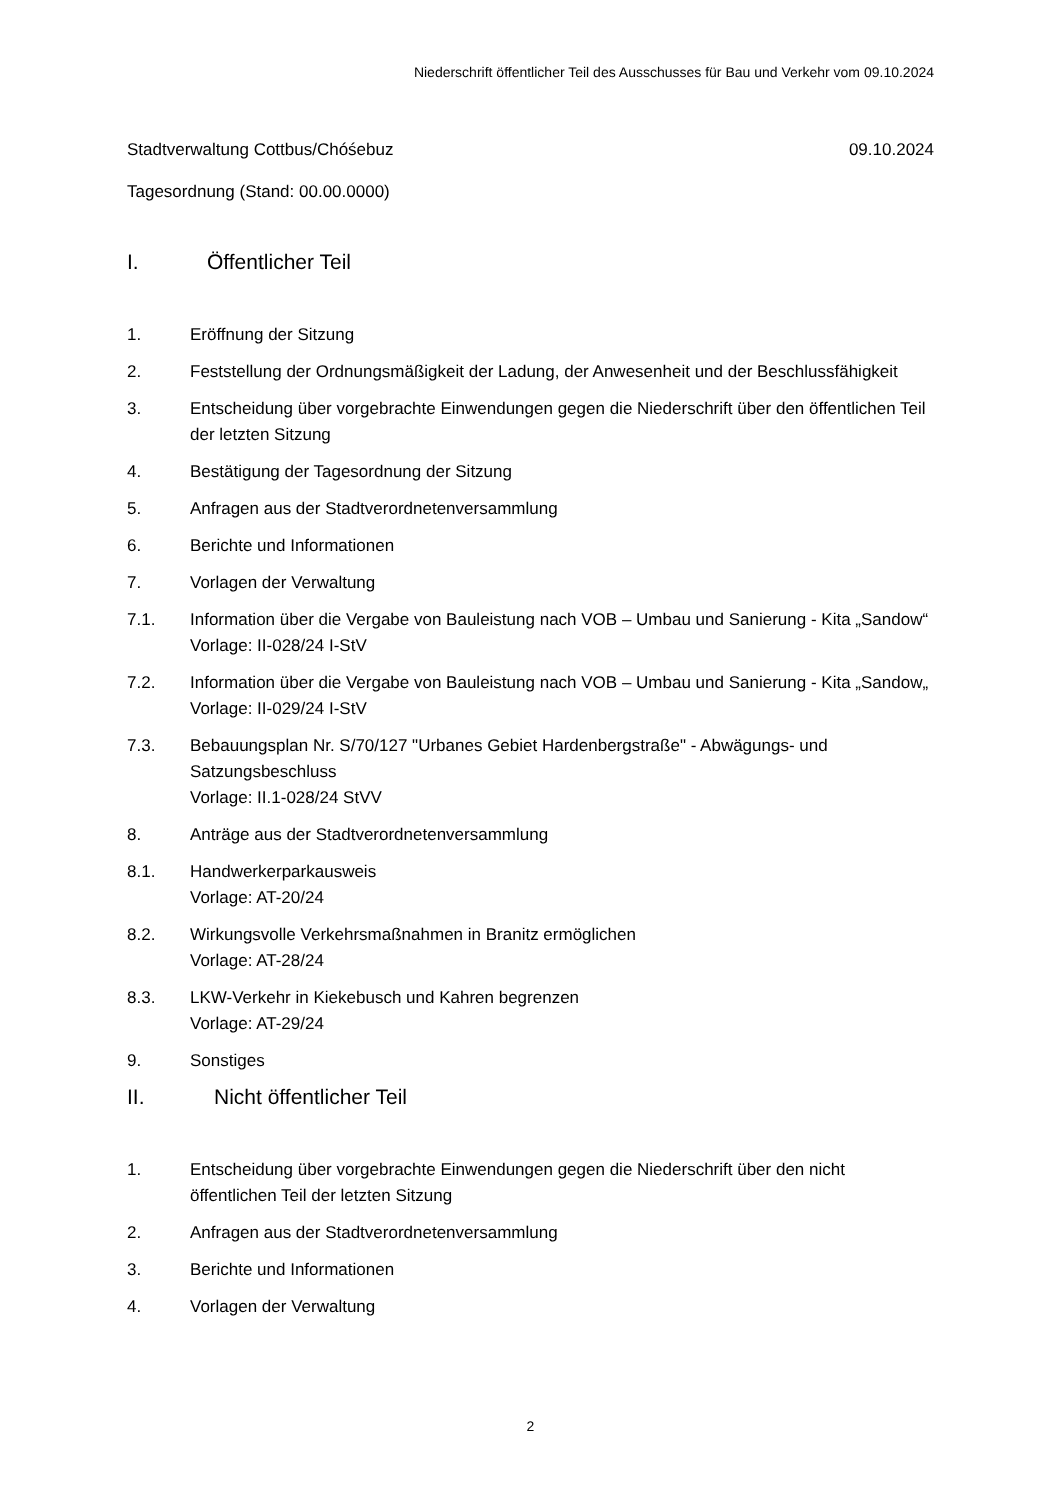Niederschrift öffentlicher Teil des Ausschusses für Bau und Verkehr vom 09.10.2024
Stadtverwaltung Cottbus/Chóśebuz
09.10.2024
Tagesordnung (Stand: 00.00.0000)
I. Öffentlicher Teil
1. Eröffnung der Sitzung
2. Feststellung der Ordnungsmäßigkeit der Ladung, der Anwesenheit und der Beschlussfähigkeit
3. Entscheidung über vorgebrachte Einwendungen gegen die Niederschrift über den öffentlichen Teil der letzten Sitzung
4. Bestätigung der Tagesordnung der Sitzung
5. Anfragen aus der Stadtverordnetenversammlung
6. Berichte und Informationen
7. Vorlagen der Verwaltung
7.1. Information über die Vergabe von Bauleistung nach VOB – Umbau und Sanierung - Kita „Sandow“
Vorlage: II-028/24 I-StV
7.2. Information über die Vergabe von Bauleistung nach VOB – Umbau und Sanierung - Kita „Sandow„
Vorlage: II-029/24 I-StV
7.3. Bebauungsplan Nr. S/70/127 "Urbanes Gebiet Hardenbergstraße" - Abwägungs- und Satzungsbeschluss
Vorlage: II.1-028/24 StVV
8. Anträge aus der Stadtverordnetenversammlung
8.1. Handwerkerparkausweis
Vorlage: AT-20/24
8.2. Wirkungsvolle Verkehrsmaßnahmen in Branitz ermöglichen
Vorlage: AT-28/24
8.3. LKW-Verkehr in Kiekebusch und Kahren begrenzen
Vorlage: AT-29/24
9. Sonstiges
II. Nicht öffentlicher Teil
1. Entscheidung über vorgebrachte Einwendungen gegen die Niederschrift über den nicht öffentlichen Teil der letzten Sitzung
2. Anfragen aus der Stadtverordnetenversammlung
3. Berichte und Informationen
4. Vorlagen der Verwaltung
2